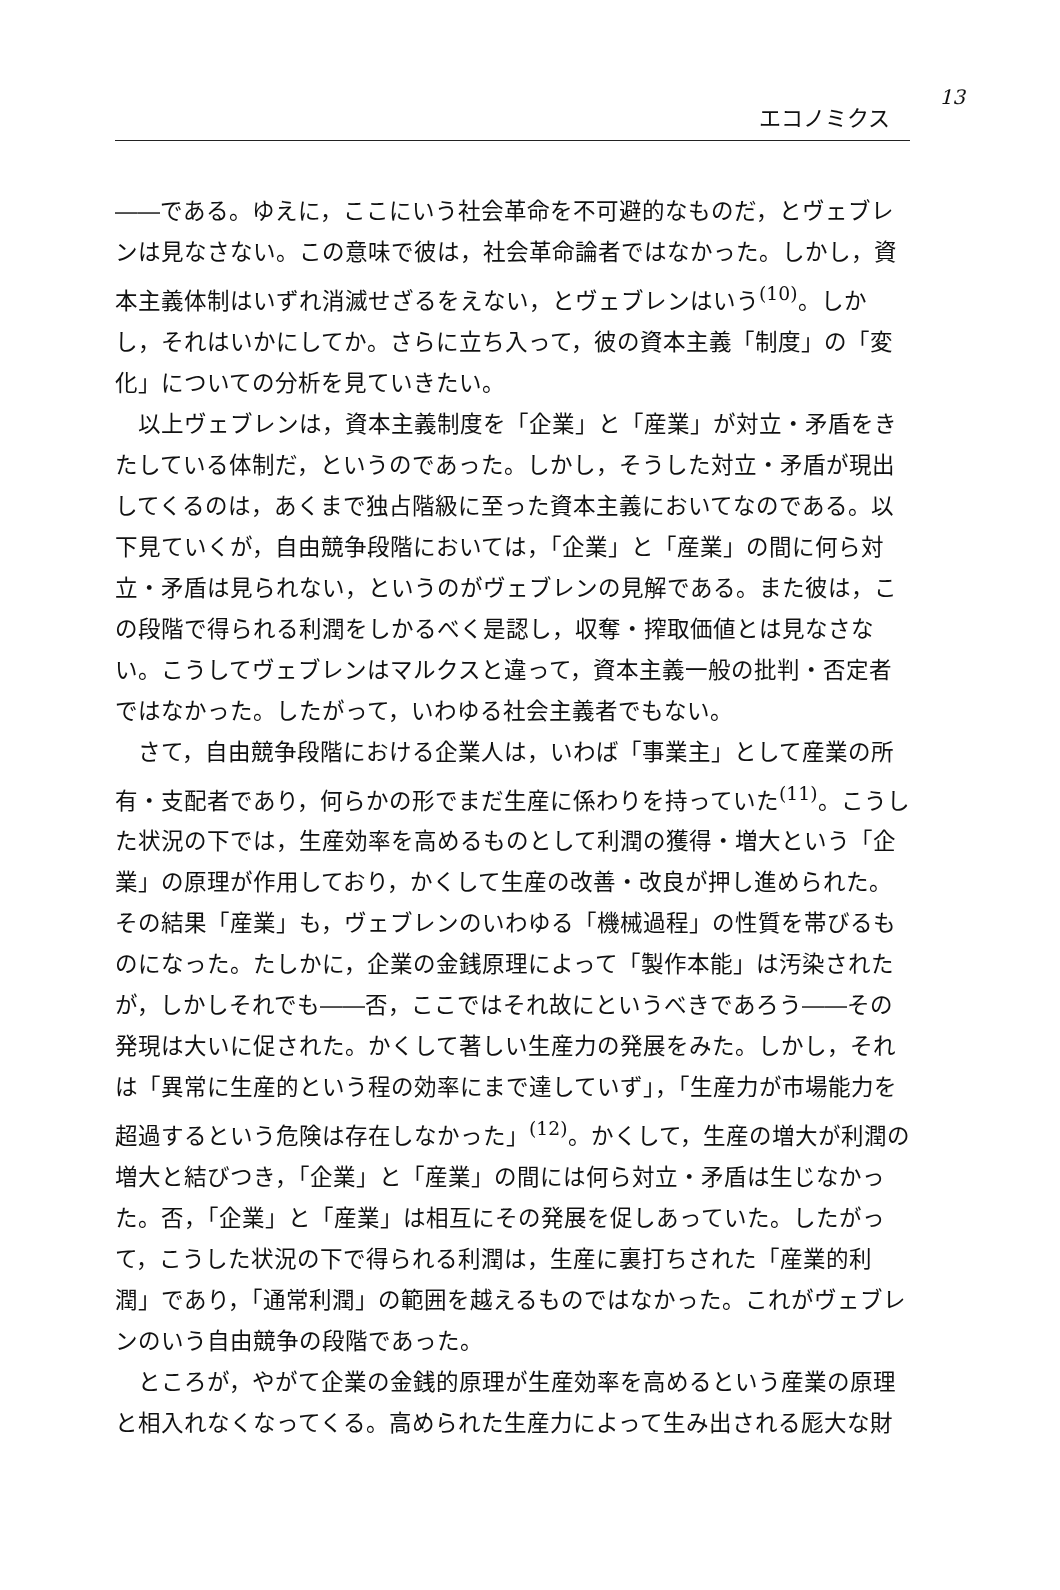エコノミクス
13
――である。ゆえに，ここにいう社会革命を不可避的なものだ，とヴェブレンは見なさない。この意味で彼は，社会革命論者ではなかった。しかし，資本主義体制はいずれ消滅せざるをえない，とヴェブレンはいう<sup>(10)</sup>。しかし，それはいかにしてか。さらに立ち入って，彼の資本主義「制度」の「変化」についての分析を見ていきたい。
以上ヴェブレンは，資本主義制度を「企業」と「産業」が対立・矛盾をきたしている体制だ，というのであった。しかし，そうした対立・矛盾が現出してくるのは，あくまで独占階級に至った資本主義においてなのである。以下見ていくが，自由競争段階においては，「企業」と「産業」の間に何ら対立・矛盾は見られない，というのがヴェブレンの見解である。また彼は，この段階で得られる利潤をしかるべく是認し，収奪・搾取価値とは見なさない。こうしてヴェブレンはマルクスと違って，資本主義一般の批判・否定者ではなかった。したがって，いわゆる社会主義者でもない。
さて，自由競争段階における企業人は，いわば「事業主」として産業の所有・支配者であり，何らかの形でまだ生産に係わりを持っていた<sup>(11)</sup>。こうした状況の下では，生産効率を高めるものとして利潤の獲得・増大という「企業」の原理が作用しており，かくして生産の改善・改良が押し進められた。その結果「産業」も，ヴェブレンのいわゆる「機械過程」の性質を帯びるものになった。たしかに，企業の金銭原理によって「製作本能」は汚染されたが，しかしそれでも――否，ここではそれ故にというべきであろう――その発現は大いに促された。かくして著しい生産力の発展をみた。しかし，それは「異常に生産的という程の効率にまで達していず」，「生産力が市場能力を超過するという危険は存在しなかった」<sup>(12)</sup>。かくして，生産の増大が利潤の増大と結びつき，「企業」と「産業」の間には何ら対立・矛盾は生じなかった。否，「企業」と「産業」は相互にその発展を促しあっていた。したがって，こうした状況の下で得られる利潤は，生産に裏打ちされた「産業的利潤」であり，「通常利潤」の範囲を越えるものではなかった。これがヴェブレンのいう自由競争の段階であった。
ところが，やがて企業の金銭的原理が生産効率を高めるという産業の原理と相入れなくなってくる。高められた生産力によって生み出される厖大な財